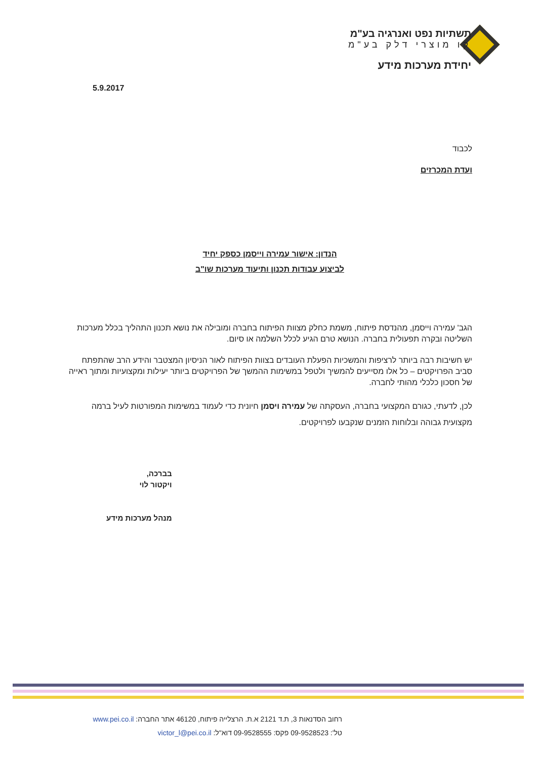תשתיות נפט ואנרגיה בע"מ
קו מוצרי דלק בע"מ
יחידת מערכות מידע
5.9.2017
לכבוד
ועדת המכרזים
הנדון: אישור עמירה וייסמן כספק יחיד
לביצוע עבודות תכנון ותיעוד מערכות שו"ב
הגב' עמירה וייסמן, מהנדסת פיתוח, משמת כחלק מצוות הפיתוח בחברה ומובילה את נושא תכנון התהליך בכלל מערכות השליטה ובקרה תפעולית בחברה. הנושא טרם הגיע לכלל השלמה או סיום.
יש חשיבות רבה ביותר לרציפות והמשכיות הפעלת העובדים בצוות הפיתוח לאור הניסיון המצטבר והידע הרב שהתפתח סביב הפרויקטים – כל אלו מסייעים להמשיך ולטפל במשימות ההמשך של הפרויקטים ביותר יעילות ומקצועיות ומתוך ראייה של חסכון כלכלי מהותי לחברה.
לכן, לדעתי, כגורם המקצועי בחברה, העסקתה של עמירה ויסמן חיונית כדי לעמוד במשימות המפורטות לעיל ברמה מקצועית גבוהה ובלוחות הזמנים שנקבעו לפרויקטים.
בברכה,
ויקטור לוי
מנהל מערכות מידע
רחוב הסדנאות 3, ת.ד 2121 א.ת. הרצלייה פיתוח, 46120 אתר החברה: www.pei.co.il
טל': 09-9528523 פקס: 09-9528555 דוא"ל: victor_l@pei.co.il